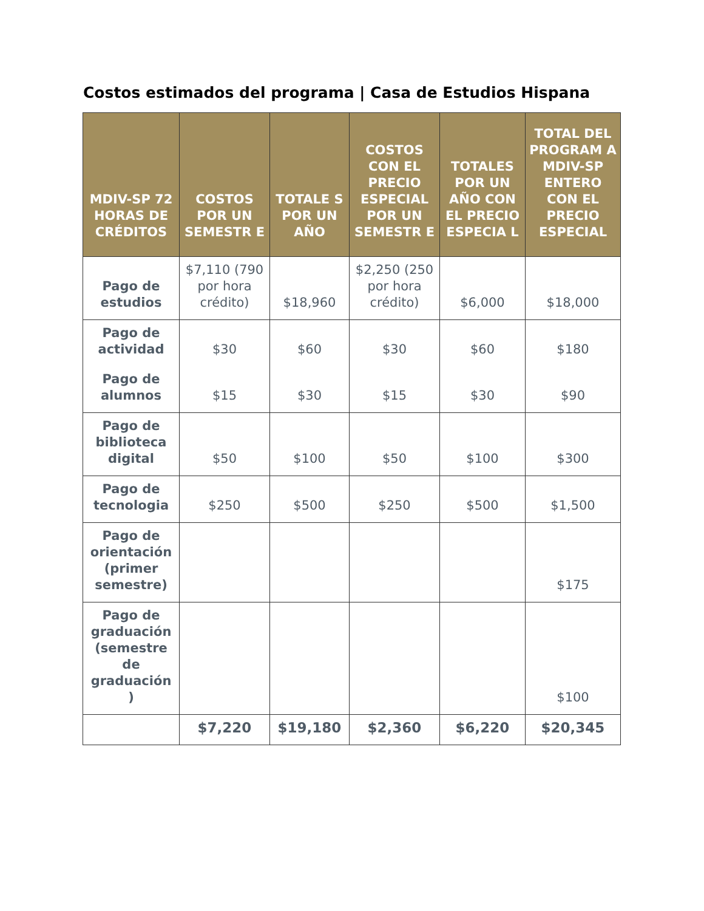Costos estimados del programa | Casa de Estudios Hispana
| MDIV-SP 72 HORAS DE CRÉDITOS | COSTOS POR UN SEMESTR E | TOTALE S POR UN AÑO | COSTOS CON EL PRECIO ESPECIAL POR UN SEMESTR E | TOTALES POR UN AÑO CON EL PRECIO ESPECIA L | TOTAL DEL PROGRAM A MDIV-SP ENTERO CON EL PRECIO ESPECIAL |
| --- | --- | --- | --- | --- | --- |
| Pago de estudios | $7,110 (790 por hora crédito) | $18,960 | $2,250 (250 por hora crédito) | $6,000 | $18,000 |
| Pago de actividad | $30 | $60 | $30 | $60 | $180 |
| Pago de alumnos | $15 | $30 | $15 | $30 | $90 |
| Pago de biblioteca digital | $50 | $100 | $50 | $100 | $300 |
| Pago de tecnologia | $250 | $500 | $250 | $500 | $1,500 |
| Pago de orientación (primer semestre) | | | | | $175 |
| Pago de graduación (semestre de graduación ) | | | | | $100 |
| | $7,220 | $19,180 | $2,360 | $6,220 | $20,345 |